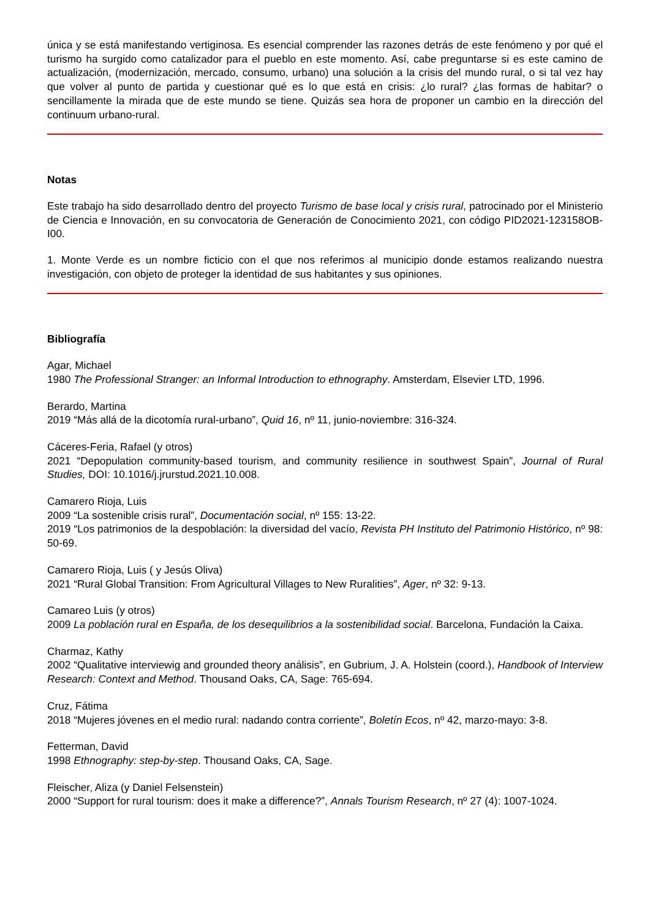única y se está manifestando vertiginosa. Es esencial comprender las razones detrás de este fenómeno y por qué el turismo ha surgido como catalizador para el pueblo en este momento. Así, cabe preguntarse si es este camino de actualización, (modernización, mercado, consumo, urbano) una solución a la crisis del mundo rural, o si tal vez hay que volver al punto de partida y cuestionar qué es lo que está en crisis: ¿lo rural? ¿las formas de habitar? o sencillamente la mirada que de este mundo se tiene. Quizás sea hora de proponer un cambio en la dirección del continuum urbano-rural.
Notas
Este trabajo ha sido desarrollado dentro del proyecto Turismo de base local y crisis rural, patrocinado por el Ministerio de Ciencia e Innovación, en su convocatoria de Generación de Conocimiento 2021, con código PID2021-123158OB-I00.
1. Monte Verde es un nombre ficticio con el que nos referimos al municipio donde estamos realizando nuestra investigación, con objeto de proteger la identidad de sus habitantes y sus opiniones.
Bibliografía
Agar, Michael
1980 The Professional Stranger: an Informal Introduction to ethnography. Amsterdam, Elsevier LTD, 1996.
Berardo, Martina
2019 “Más allá de la dicotomía rural-urbano”, Quid 16, nº 11, junio-noviembre: 316-324.
Cáceres-Feria, Rafael (y otros)
2021 “Depopulation community-based tourism, and community resilience in southwest Spain”, Journal of Rural Studies, DOI: 10.1016/j.jrurstud.2021.10.008.
Camarero Rioja, Luis
2009 “La sostenible crisis rural”, Documentación social, nº 155: 13-22.
2019 “Los patrimonios de la despoblación: la diversidad del vacío, Revista PH Instituto del Patrimonio Histórico, nº 98: 50-69.
Camarero Rioja, Luis ( y Jesús Oliva)
2021 “Rural Global Transition: From Agricultural Villages to New Ruralities”, Ager, nº 32: 9-13.
Camareo Luis (y otros)
2009 La población rural en España, de los desequilibrios a la sostenibilidad social. Barcelona, Fundación la Caixa.
Charmaz, Kathy
2002 “Qualitative interviewig and grounded theory análisis”, en Gubrium, J. A. Holstein (coord.), Handbook of Interview Research: Context and Method. Thousand Oaks, CA, Sage: 765-694.
Cruz, Fátima
2018 “Mujeres jóvenes en el medio rural: nadando contra corriente”, Boletín Ecos, nº 42, marzo-mayo: 3-8.
Fetterman, David
1998 Ethnography: step-by-step. Thousand Oaks, CA, Sage.
Fleischer, Aliza (y Daniel Felsenstein)
2000 “Support for rural tourism: does it make a difference?”, Annals Tourism Research, nº 27 (4): 1007-1024.